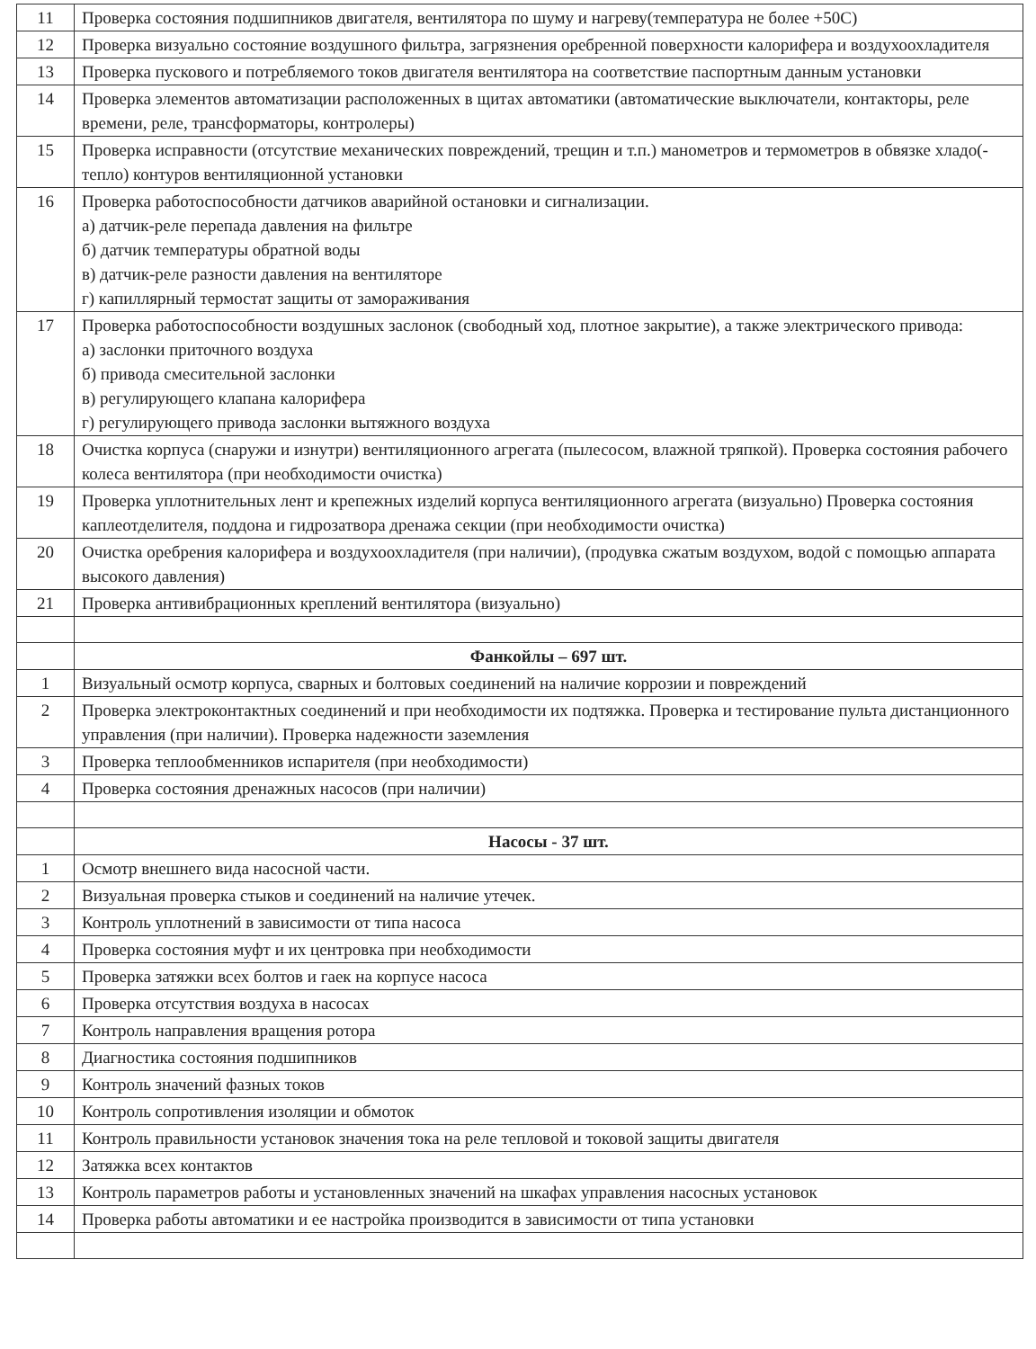| 11 | Проверка состояния подшипников двигателя, вентилятора по шуму и нагреву(температура не более +50С) |
| 12 | Проверка визуально состояние воздушного фильтра, загрязнения оребренной поверхности калорифера и воздухоохладителя |
| 13 | Проверка пускового и потребляемого токов двигателя вентилятора на соответствие паспортным данным установки |
| 14 | Проверка элементов автоматизации расположенных в щитах автоматики (автоматические выключатели, контакторы, реле времени, реле, трансформаторы, контролеры) |
| 15 | Проверка исправности (отсутствие механических повреждений, трещин и т.п.) манометров и термометров в обвязке хладо(-тепло) контуров вентиляционной установки |
| 16 | Проверка работоспособности датчиков аварийной остановки и сигнализации. а) датчик-реле перепада давления на фильтре б) датчик температуры обратной воды в) датчик-реле разности давления на вентиляторе г) капиллярный термостат защиты от замораживания |
| 17 | Проверка работоспособности воздушных заслонок (свободный ход, плотное закрытие), а также электрического привода: а) заслонки приточного воздуха б) привода смесительной заслонки в) регулирующего клапана калорифера г) регулирующего привода заслонки вытяжного воздуха |
| 18 | Очистка корпуса (снаружи и изнутри) вентиляционного агрегата (пылесосом, влажной тряпкой). Проверка состояния рабочего колеса вентилятора (при необходимости очистка) |
| 19 | Проверка уплотнительных лент и крепежных изделий корпуса вентиляционного агрегата (визуально) Проверка состояния каплеотделителя, поддона и гидрозатвора дренажа секции (при необходимости очистка) |
| 20 | Очистка оребрения калорифера и воздухоохладителя (при наличии), (продувка сжатым воздухом, водой с помощью аппарата высокого давления) |
| 21 | Проверка антивибрационных креплений вентилятора (визуально) |
| | Фанкойлы – 697 шт. |
| 1 | Визуальный осмотр корпуса, сварных и болтовых соединений на наличие коррозии и повреждений |
| 2 | Проверка электроконтактных соединений и при необходимости их подтяжка. Проверка и тестирование пульта дистанционного управления (при наличии). Проверка надежности заземления |
| 3 | Проверка теплообменников испарителя (при необходимости) |
| 4 | Проверка состояния дренажных насосов (при наличии) |
| | Насосы - 37 шт. |
| 1 | Осмотр внешнего вида насосной части. |
| 2 | Визуальная проверка стыков и соединений на наличие утечек. |
| 3 | Контроль уплотнений в зависимости от типа насоса |
| 4 | Проверка состояния муфт и их центровка при необходимости |
| 5 | Проверка затяжки всех болтов и гаек на корпусе насоса |
| 6 | Проверка отсутствия воздуха в насосах |
| 7 | Контроль направления вращения ротора |
| 8 | Диагностика состояния подшипников |
| 9 | Контроль значений фазных токов |
| 10 | Контроль сопротивления изоляции и обмоток |
| 11 | Контроль правильности установок значения тока на реле тепловой и токовой защиты двигателя |
| 12 | Затяжка всех контактов |
| 13 | Контроль параметров работы и установленных значений на шкафах управления насосных установок |
| 14 | Проверка работы автоматики и ее настройка производится в зависимости от типа установки |